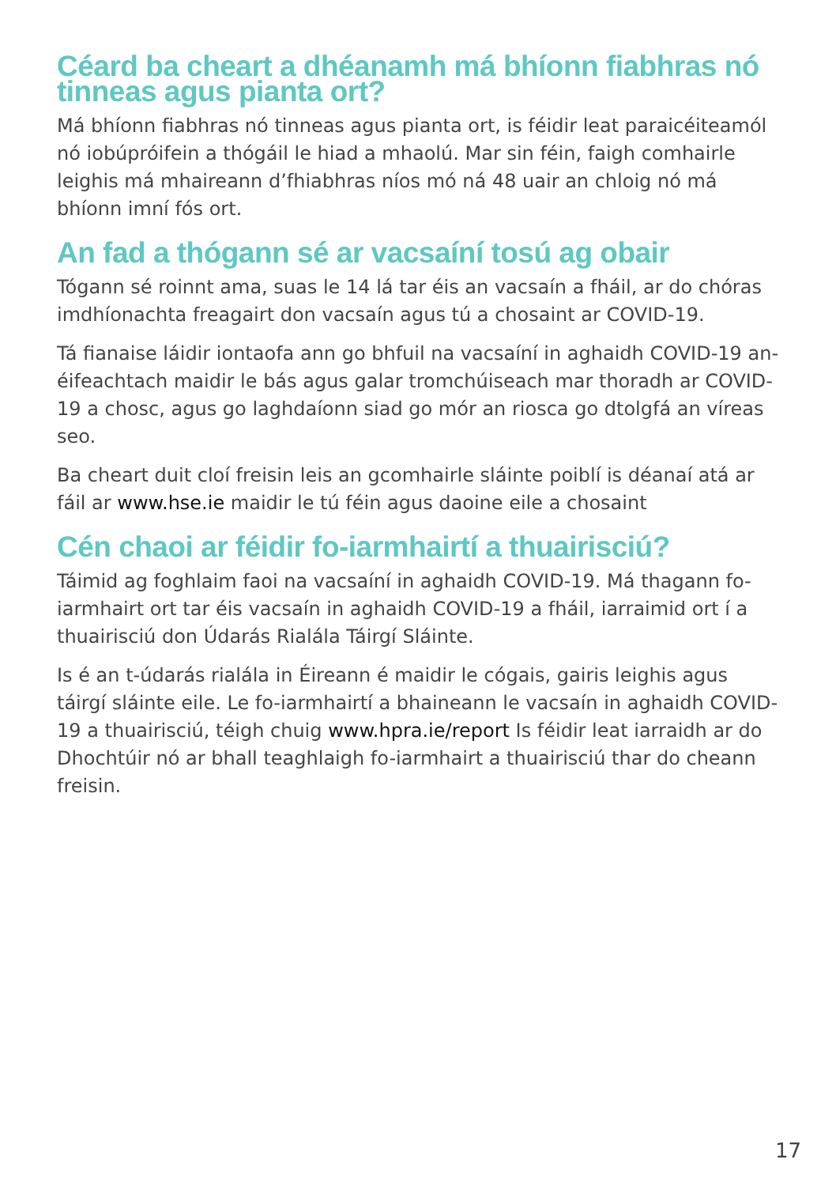Céard ba cheart a dhéanamh má bhíonn fiabhras nó tinneas agus pianta ort?
Má bhíonn fiabhras nó tinneas agus pianta ort, is féidir leat paraicéiteamól nó iobúpróifein a thógáil le hiad a mhaolú. Mar sin féin, faigh comhairle leighis má mhaireann d’fhiabhras níos mó ná 48 uair an chloig nó má bhíonn imní fós ort.
An fad a thógann sé ar vacsaíní tosú ag obair
Tógann sé roinnt ama, suas le 14 lá tar éis an vacsaín a fháil, ar do chóras imdhíonachta freagairt don vacsaín agus tú a chosaint ar COVID-19.
Tá fianaise láidir iontaofa ann go bhfuil na vacsaíní in aghaidh COVID-19 an-éifeachtach maidir le bás agus galar tromchúiseach mar thoradh ar COVID-19 a chosc, agus go laghdaíonn siad go mór an riosca go dtolgfá an víreas seo.
Ba cheart duit cloí freisin leis an gcomhairle sláinte poiblí is déanaí atá ar fáil ar www.hse.ie maidir le tú féin agus daoine eile a chosaint
Cén chaoi ar féidir fo-iarmhairtí a thuairisciú?
Táimid ag foghlaim faoi na vacsaíní in aghaidh COVID-19. Má thagann fo-iarmhairt ort tar éis vacsaín in aghaidh COVID-19 a fháil, iarraimid ort í a thuairisciú don Údarás Rialála Táirgí Sláinte.
Is é an t-údarás rialála in Éireann é maidir le cógais, gairis leighis agus táirgí sláinte eile. Le fo-iarmhairtí a bhaineann le vacsaín in aghaidh COVID-19 a thuairisciú, téigh chuig www.hpra.ie/report Is féidir leat iarraidh ar do Dhochtúir nó ar bhall teaghlaigh fo-iarmhairt a thuairisciú thar do cheann freisin.
17